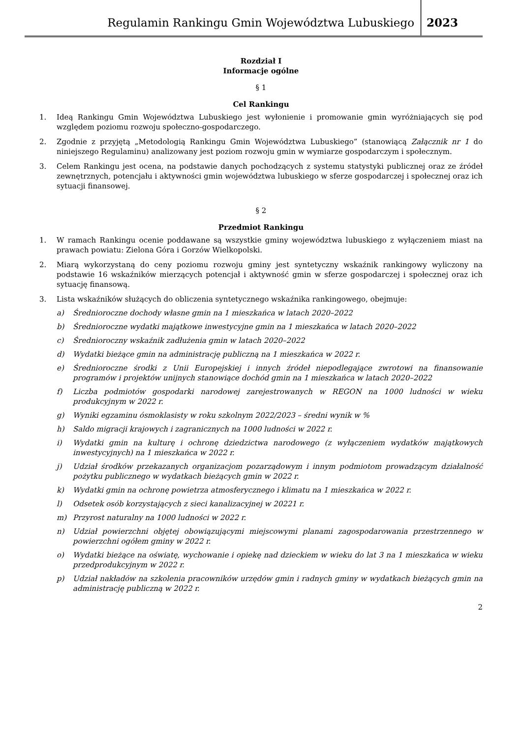Regulamin Rankingu Gmin Województwa Lubuskiego
2023
Rozdział I
Informacje ogólne
§ 1
Cel Rankingu
1. Ideą Rankingu Gmin Województwa Lubuskiego jest wyłonienie i promowanie gmin wyróżniających się pod względem poziomu rozwoju społeczno-gospodarczego.
2. Zgodnie z przyjętą „Metodologią Rankingu Gmin Województwa Lubuskiego” (stanowiącą Załącznik nr 1 do niniejszego Regulaminu) analizowany jest poziom rozwoju gmin w wymiarze gospodarczym i społecznym.
3. Celem Rankingu jest ocena, na podstawie danych pochodzących z systemu statystyki publicznej oraz ze źródeł zewnętrznych, potencjału i aktywności gmin województwa lubuskiego w sferze gospodarczej i społecznej oraz ich sytuacji finansowej.
§ 2
Przedmiot Rankingu
1. W ramach Rankingu ocenie poddawane są wszystkie gminy województwa lubuskiego z wyłączeniem miast na prawach powiatu: Zielona Góra i Gorzów Wielkopolski.
2. Miarą wykorzystaną do ceny poziomu rozwoju gminy jest syntetyczny wskaźnik rankingowy wyliczony na podstawie 16 wskaźników mierzących potencjał i aktywność gmin w sferze gospodarczej i społecznej oraz ich sytuację finansową.
3. Lista wskaźników służących do obliczenia syntetycznego wskaźnika rankingowego, obejmuje:
a) Średnioroczne dochody własne gmin na 1 mieszkańca w latach 2020–2022
b) Średnioroczne wydatki majątkowe inwestycyjne gmin na 1 mieszkańca w latach 2020–2022
c) Średnioroczny wskaźnik zadłużenia gmin w latach 2020–2022
d) Wydatki bieżące gmin na administrację publiczną na 1 mieszkańca w 2022 r.
e) Średnioroczne środki z Unii Europejskiej i innych źródeł niepodlegające zwrotowi na finansowanie programów i projektów unijnych stanowiące dochód gmin na 1 mieszkańca w latach 2020–2022
f) Liczba podmiotów gospodarki narodowej zarejestrowanych w REGON na 1000 ludności w wieku produkcyjnym w 2022 r.
g) Wyniki egzaminu ósmoklasisty w roku szkolnym 2022/2023 – średni wynik w %
h) Saldo migracji krajowych i zagranicznych na 1000 ludności w 2022 r.
i) Wydatki gmin na kulturę i ochronę dziedzictwa narodowego (z wyłączeniem wydatków majątkowych inwestycyjnych) na 1 mieszkańca w 2022 r.
j) Udział środków przekazanych organizacjom pozarządowym i innym podmiotom prowadzącym działalność pożytku publicznego w wydatkach bieżących gmin w 2022 r.
k) Wydatki gmin na ochronę powietrza atmosferycznego i klimatu na 1 mieszkańca w 2022 r.
l) Odsetek osób korzystających z sieci kanalizacyjnej w 20221 r.
m) Przyrost naturalny na 1000 ludności w 2022 r.
n) Udział powierzchni objętej obowiązującymi miejscowymi planami zagospodarowania przestrzennego w powierzchni ogółem gminy w 2022 r.
o) Wydatki bieżące na oświatę, wychowanie i opiekę nad dzieckiem w wieku do lat 3 na 1 mieszkańca w wieku przedprodukcyjnym w 2022 r.
p) Udział nakładów na szkolenia pracowników urzędów gmin i radnych gminy w wydatkach bieżących gmin na administrację publiczną w 2022 r.
2